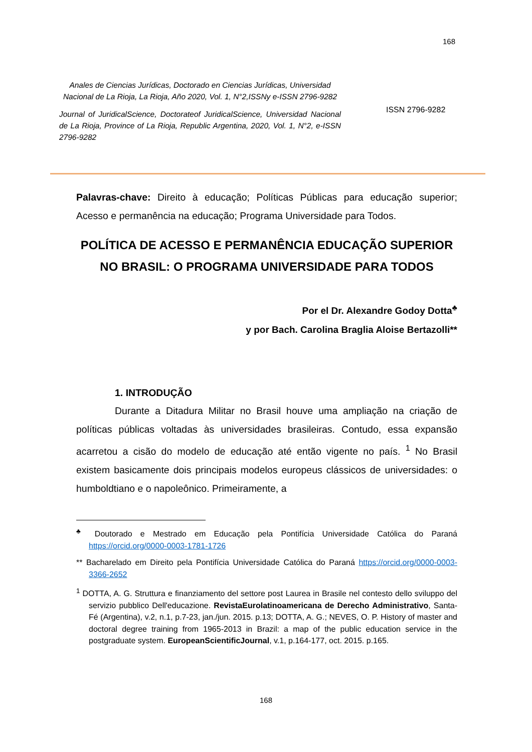168
Anales de Ciencias Jurídicas, Doctorado en Ciencias Jurídicas, Universidad Nacional de La Rioja, La Rioja, Año 2020, Vol. 1, N°2,ISSNy e-ISSN 2796-9282
Journal of JuridicalScience, Doctorateof JuridicalScience, Universidad Nacional de La Rioja, Province of La Rioja, Republic Argentina, 2020, Vol. 1, N°2, e-ISSN 2796-9282
ISSN 2796-9282
Palavras-chave: Direito à educação; Políticas Públicas para educação superior; Acesso e permanência na educação; Programa Universidade para Todos.
POLÍTICA DE ACESSO E PERMANÊNCIA EDUCAÇÃO SUPERIOR NO BRASIL: O PROGRAMA UNIVERSIDADE PARA TODOS
Por el Dr. Alexandre Godoy Dotta<sup>♣</sup>
y por Bach. Carolina Braglia Aloise Bertazolli**
1. INTRODUÇÃO
Durante a Ditadura Militar no Brasil houve uma ampliação na criação de políticas públicas voltadas às universidades brasileiras. Contudo, essa expansão acarretou a cisão do modelo de educação até então vigente no país. <sup>1</sup> No Brasil existem basicamente dois principais modelos europeus clássicos de universidades: o humboldtiano e o napoleônico. Primeiramente, a
<sup>♣</sup> Doutorado e Mestrado em Educação pela Pontifícia Universidade Católica do Paraná https://orcid.org/0000-0003-1781-1726
** Bacharelado em Direito pela Pontifícia Universidade Católica do Paraná https://orcid.org/0000-0003-3366-2652
<sup>1</sup> DOTTA, A. G. Struttura e finanziamento del settore post Laurea in Brasile nel contesto dello sviluppo del servizio pubblico Dell'educazione. RevistaEurolatinoamericana de Derecho Administrativo, Santa-Fé (Argentina), v.2, n.1, p.7-23, jan./jun. 2015. p.13; DOTTA, A. G.; NEVES, O. P. History of master and doctoral degree training from 1965-2013 in Brazil: a map of the public education service in the postgraduate system. EuropeanScientificJournal, v.1, p.164-177, oct. 2015. p.165.
168